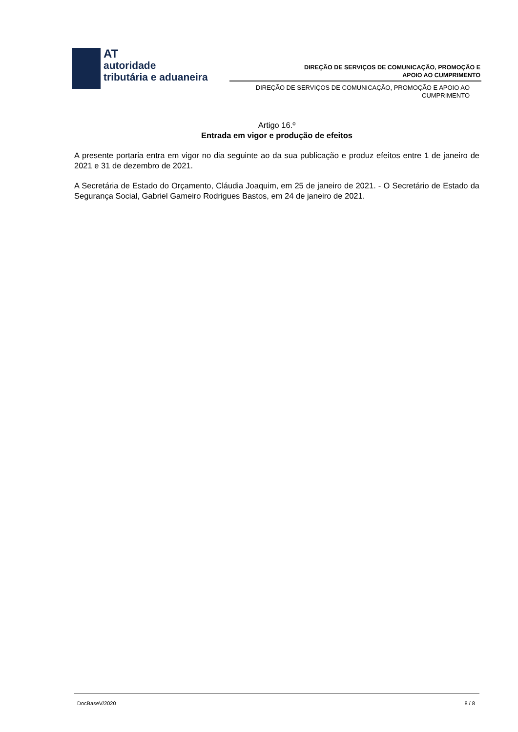AT
autoridade
tributária e aduaneira
DIREÇÃO DE SERVIÇOS DE COMUNICAÇÃO, PROMOÇÃO E
APOIO AO CUMPRIMENTO
DIREÇÃO DE SERVIÇOS DE COMUNICAÇÃO, PROMOÇÃO E APOIO AO CUMPRIMENTO
Artigo 16.º
Entrada em vigor e produção de efeitos
A presente portaria entra em vigor no dia seguinte ao da sua publicação e produz efeitos entre 1 de janeiro de 2021 e 31 de dezembro de 2021.
A Secretária de Estado do Orçamento, Cláudia Joaquim, em 25 de janeiro de 2021. - O Secretário de Estado da Segurança Social, Gabriel Gameiro Rodrigues Bastos, em 24 de janeiro de 2021.
DocBaseV/2020 8 / 8